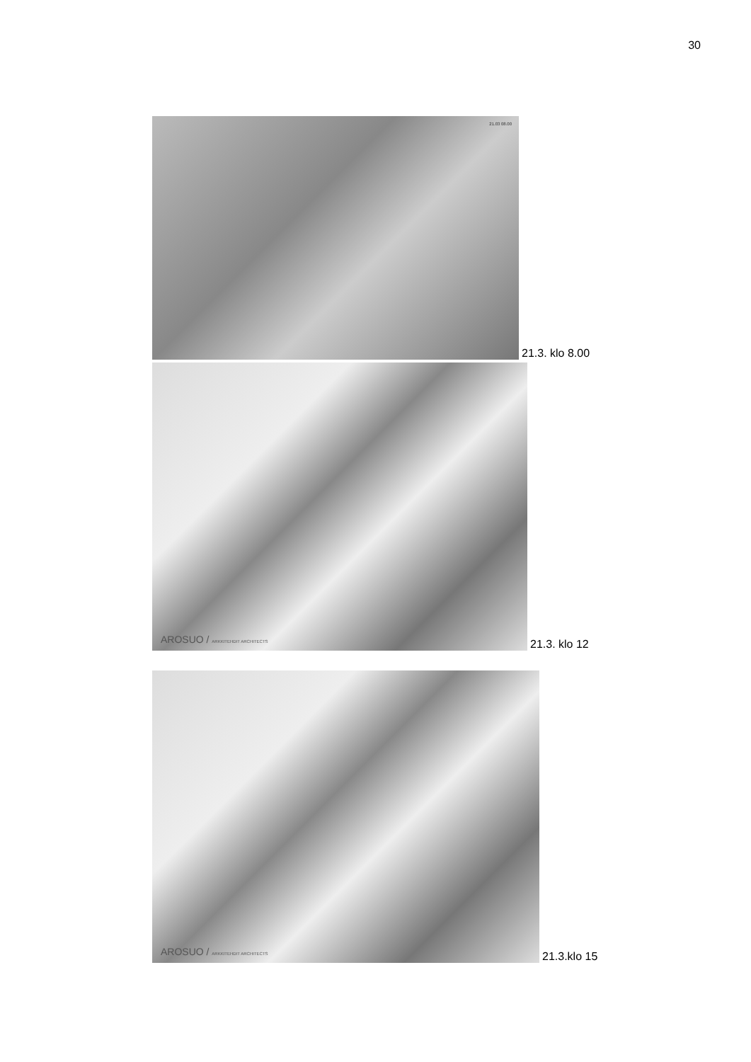30
21.03 08.00
21.3. klo 8.00
AROSUO / ARKKITEHDIT ARCHITECTS
21.3. klo 12
AROSUO / ARKKITEHDIT ARCHITECTS
21.3.klo 15